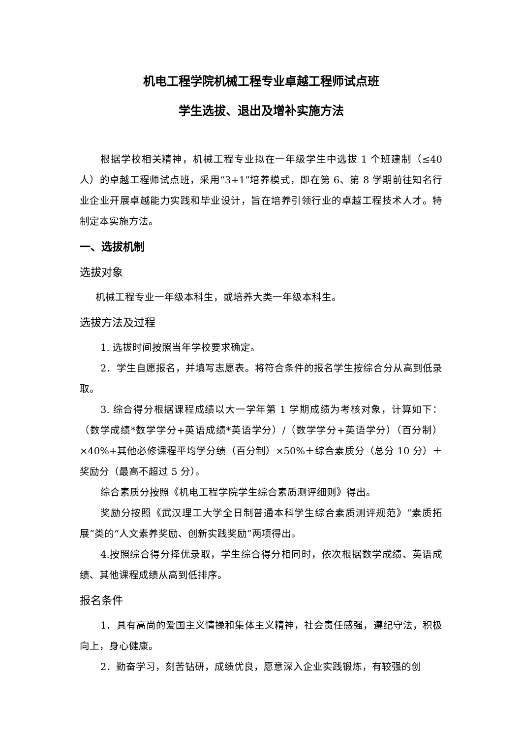机电工程学院机械工程专业卓越工程师试点班
学生选拔、退出及增补实施方法
根据学校相关精神，机械工程专业拟在一年级学生中选拔 1 个班建制（≤40 人）的卓越工程师试点班，采用“3+1”培养模式，即在第 6、第 8 学期前往知名行业企业开展卓越能力实践和毕业设计，旨在培养引领行业的卓越工程技术人才。特制定本实施方法。
一、选拔机制
选拔对象
机械工程专业一年级本科生，或培养大类一年级本科生。
选拔方法及过程
1. 选拔时间按照当年学校要求确定。
2．学生自愿报名，并填写志愿表。将符合条件的报名学生按综合分从高到低录取。
3. 综合得分根据课程成绩以大一学年第 1 学期成绩为考核对象，计算如下：（数学成绩*数学学分+英语成绩*英语学分）/（数学学分+英语学分）（百分制）×40%+其他必修课程平均学分绩（百分制）×50%＋综合素质分（总分 10 分）＋奖励分（最高不超过 5 分）。
综合素质分按照《机电工程学院学生综合素质测评细则》得出。
奖励分按照《武汉理工大学全日制普通本科学生综合素质测评规范》“素质拓展”类的“人文素养奖励、创新实践奖励”两项得出。
4.按照综合得分择优录取，学生综合得分相同时，依次根据数学成绩、英语成绩、其他课程成绩从高到低排序。
报名条件
1．具有高尚的爱国主义情操和集体主义精神，社会责任感强，遵纪守法，积极向上，身心健康。
2．勤奋学习，刻苦钻研，成绩优良，愿意深入企业实践锻炼，有较强的创